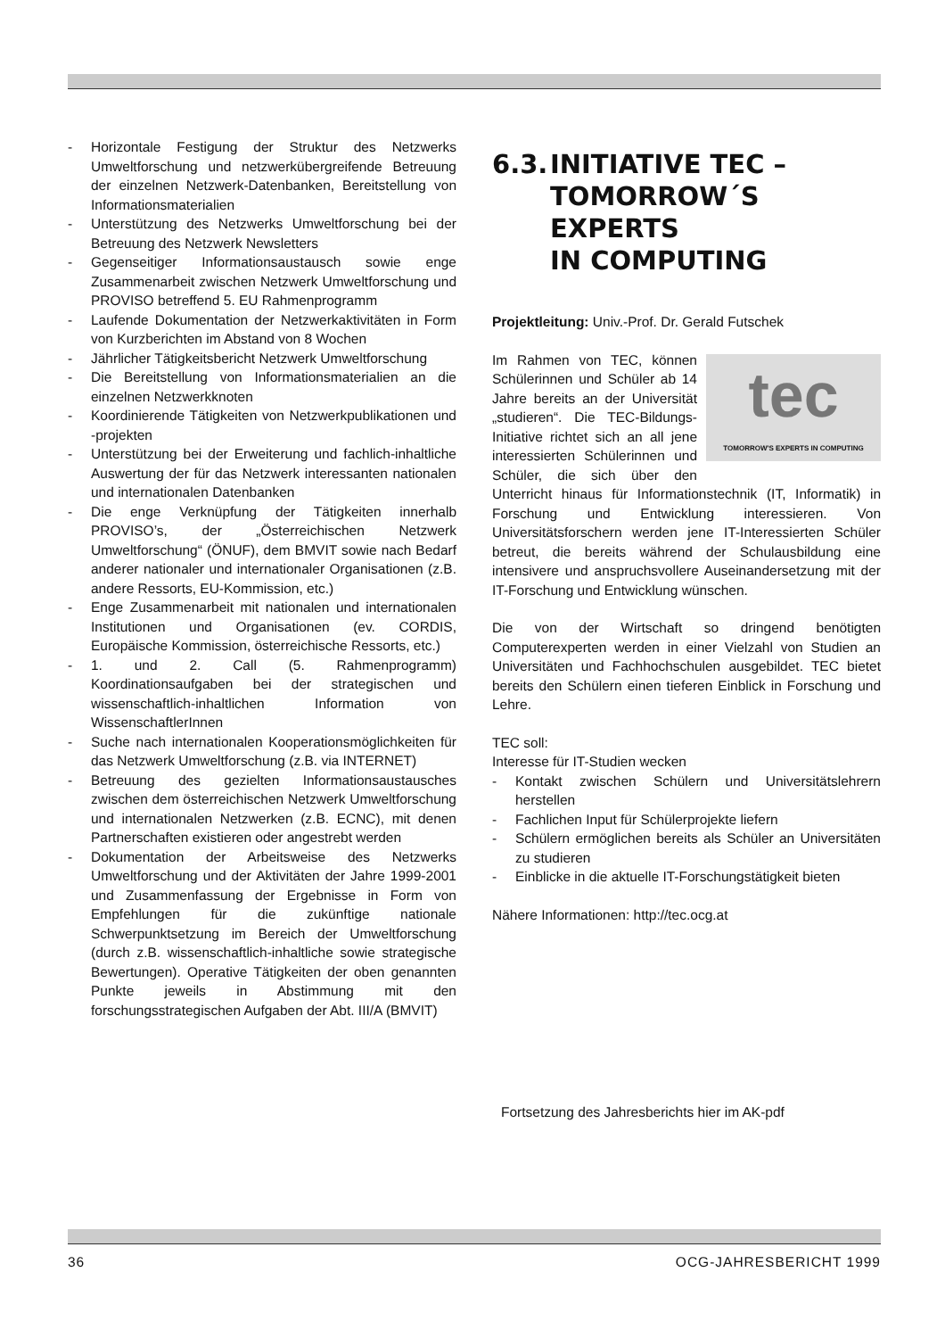- Horizontale Festigung der Struktur des Netzwerks Umweltforschung und netzwerkübergreifende Betreuung der einzelnen Netzwerk-Datenbanken, Bereitstellung von Informationsmaterialien
- Unterstützung des Netzwerks Umweltforschung bei der Betreuung des Netzwerk Newsletters
- Gegenseitiger Informationsaustausch sowie enge Zusammenarbeit zwischen Netzwerk Umweltforschung und PROVISO betreffend 5. EU Rahmenprogramm
- Laufende Dokumentation der Netzwerkaktivitäten in Form von Kurzberichten im Abstand von 8 Wochen
- Jährlicher Tätigkeitsbericht Netzwerk Umweltforschung
- Die Bereitstellung von Informationsmaterialien an die einzelnen Netzwerkknoten
- Koordinierende Tätigkeiten von Netzwerkpublikationen und -projekten
- Unterstützung bei der Erweiterung und fachlich-inhaltliche Auswertung der für das Netzwerk interessanten nationalen und internationalen Datenbanken
- Die enge Verknüpfung der Tätigkeiten innerhalb PROVISO’s, der „Österreichischen Netzwerk Umweltforschung“ (ÖNUF), dem BMVIT sowie nach Bedarf anderer nationaler und internationaler Organisationen (z.B. andere Ressorts, EU-Kommission, etc.)
- Enge Zusammenarbeit mit nationalen und internationalen Institutionen und Organisationen (ev. CORDIS, Europäische Kommission, österreichische Ressorts, etc.)
- 1. und 2. Call (5. Rahmenprogramm) Koordinationsaufgaben bei der strategischen und wissenschaftlich-inhaltlichen Information von WissenschaftlerInnen
- Suche nach internationalen Kooperationsmöglichkeiten für das Netzwerk Umweltforschung (z.B. via INTERNET)
- Betreuung des gezielten Informationsaustausches zwischen dem österreichischen Netzwerk Umweltforschung und internationalen Netzwerken (z.B. ECNC), mit denen Partnerschaften existieren oder angestrebt werden
- Dokumentation der Arbeitsweise des Netzwerks Umweltforschung und der Aktivitäten der Jahre 1999-2001 und Zusammenfassung der Ergebnisse in Form von Empfehlungen für die zukünftige nationale Schwerpunktsetzung im Bereich der Umweltforschung (durch z.B. wissenschaftlich-inhaltliche sowie strategische Bewertungen). Operative Tätigkeiten der oben genannten Punkte jeweils in Abstimmung mit den forschungsstrategischen Aufgaben der Abt. III/A (BMVIT)
6.3. INITIATIVE TEC –
TOMORROW´S EXPERTS
IN COMPUTING
Projektleitung: Univ.-Prof. Dr. Gerald Futschek
tec
TOMORROW'S EXPERTS IN COMPUTING Im Rahmen von TEC, können Schülerinnen und Schüler ab 14 Jahre bereits an der Universität „studieren“. Die TEC-Bildungs-Initiative richtet sich an all jene interessierten Schülerinnen und Schüler, die sich über den Unterricht hinaus für Informationstechnik (IT, Informatik) in Forschung und Entwicklung interessieren. Von Universitätsforschern werden jene IT-Interessierten Schüler betreut, die bereits während der Schulausbildung eine intensivere und anspruchsvollere Auseinandersetzung mit der IT-Forschung und Entwicklung wünschen.
Die von der Wirtschaft so dringend benötigten Computerexperten werden in einer Vielzahl von Studien an Universitäten und Fachhochschulen ausgebildet. TEC bietet bereits den Schülern einen tieferen Einblick in Forschung und Lehre.
TEC soll:
Interesse für IT-Studien wecken
- Kontakt zwischen Schülern und Universitätslehrern herstellen
- Fachlichen Input für Schülerprojekte liefern
- Schülern ermöglichen bereits als Schüler an Universitäten zu studieren
- Einblicke in die aktuelle IT-Forschungstätigkeit bieten
Nähere Informationen: http://tec.ocg.at
Fortsetzung des Jahresberichts hier im AK-pdf
36 OCG-JAHRESBERICHT 1999